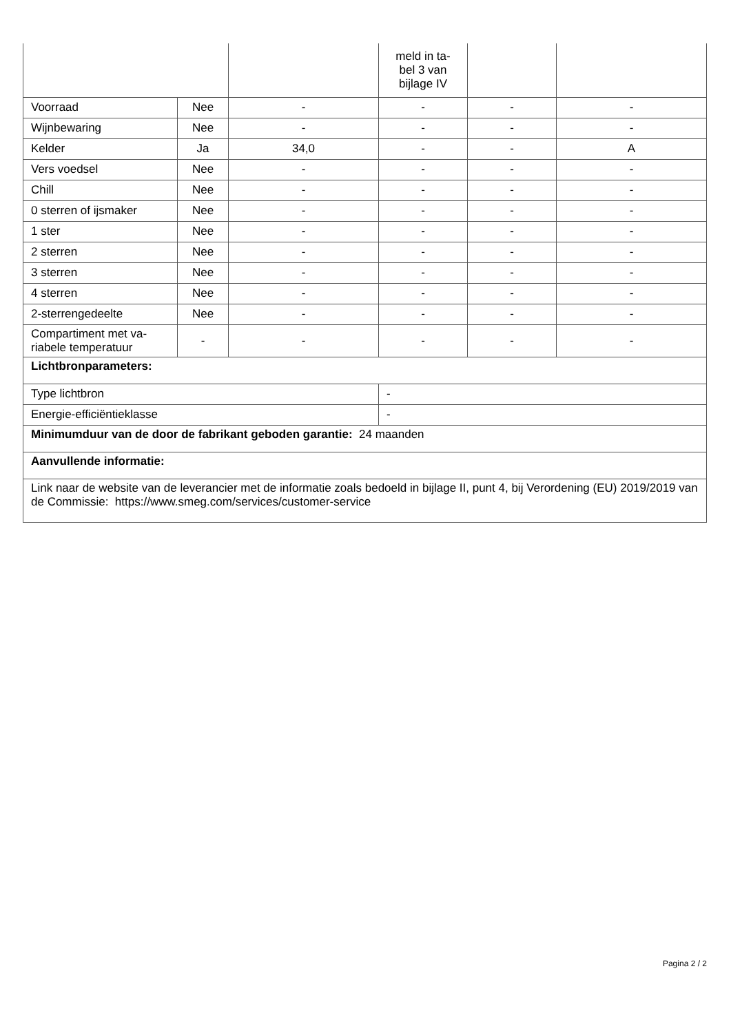| | | | meld in ta- bel 3 van bijlage IV | | |
| Voorraad | Nee | - | - | - | - |
| Wijnbewaring | Nee | - | - | - | - |
| Kelder | Ja | 34,0 | - | - | A |
| Vers voedsel | Nee | - | - | - | - |
| Chill | Nee | - | - | - | - |
| 0 sterren of ijsmaker | Nee | - | - | - | - |
| 1 ster | Nee | - | - | - | - |
| 2 sterren | Nee | - | - | - | - |
| 3 sterren | Nee | - | - | - | - |
| 4 sterren | Nee | - | - | - | - |
| 2-sterrengedeelte | Nee | - | - | - | - |
| Compartiment met va- riabele temperatuur | - | - | - | - | - |
| Lichtbronparameters: | | | | | |
| Type lichtbron | | | - | | |
| Energie-efficiëntieklasse | | | - | | |
| Minimumduur van de door de fabrikant geboden garantie: 24 maanden | | | | | |
| Aanvullende informatie: | | | | | |
| Link naar de website van de leverancier met de informatie zoals bedoeld in bijlage II, punt 4, bij Verordening (EU) 2019/2019 van de Commissie: https://www.smeg.com/services/customer-service | | | | | |
Pagina 2 / 2